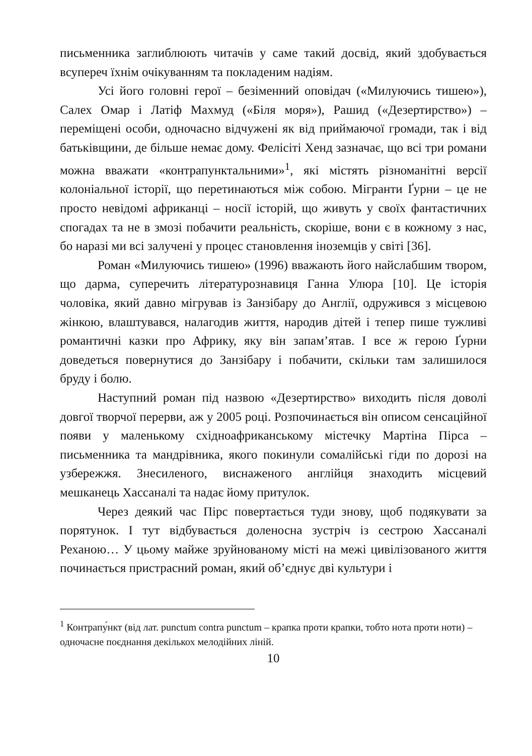письменника заглиблюють читачів у саме такий досвід, який здобувається всупереч їхнім очікуванням та покладеним надіям.
Усі його головні герої – безіменний оповідач («Милуючись тишею»), Салех Омар і Латіф Махмуд («Біля моря»), Рашид («Дезертирство») – переміщені особи, одночасно відчужені як від приймаючої громади, так і від батьківщини, де більше немає дому. Фелісіті Хенд зазначає, що всі три романи можна вважати «контрапунктальними»<sup>1</sup>, які містять різноманітні версії колоніальної історії, що перетинаються між собою. Мігранти Ґурни – це не просто невідомі африканці – носії історій, що живуть у своїх фантастичних спогадах та не в змозі побачити реальність, скоріше, вони є в кожному з нас, бо наразі ми всі залучені у процес становлення іноземців у світі [36].
Роман «Милуючись тишею» (1996) вважають його найслабшим твором, що дарма, суперечить літературознавиця Ганна Улюра [10]. Це історія чоловіка, який давно мігрував із Занзібару до Англії, одружився з місцевою жінкою, влаштувався, налагодив життя, народив дітей і тепер пише тужливі романтичні казки про Африку, яку він запам’ятав. І все ж герою Ґурни доведеться повернутися до Занзібару і побачити, скільки там залишилося бруду і болю.
Наступний роман під назвою «Дезертирство» виходить після доволі довгої творчої перерви, аж у 2005 році. Розпочинається він описом сенсаційної появи у маленькому східноафриканському містечку Мартіна Пірса – письменника та мандрівника, якого покинули сомалійські гіди по дорозі на узбережжя. Знесиленого, виснаженого англійця знаходить місцевий мешканець Хассаналі та надає йому притулок.
Через деякий час Пірс повертається туди знову, щоб подякувати за порятунок. І тут відбувається доленосна зустріч із сестрою Хассаналі Реханою… У цьому майже зруйнованому місті на межі цивілізованого життя починається пристрасний роман, який об’єднує дві культури і
<sup>1</sup> Контрапу́нкт (від лат. punctum contra punctum – крапка проти крапки, тобто нота проти ноти) – одночасне поєднання декількох мелодійних ліній.
10